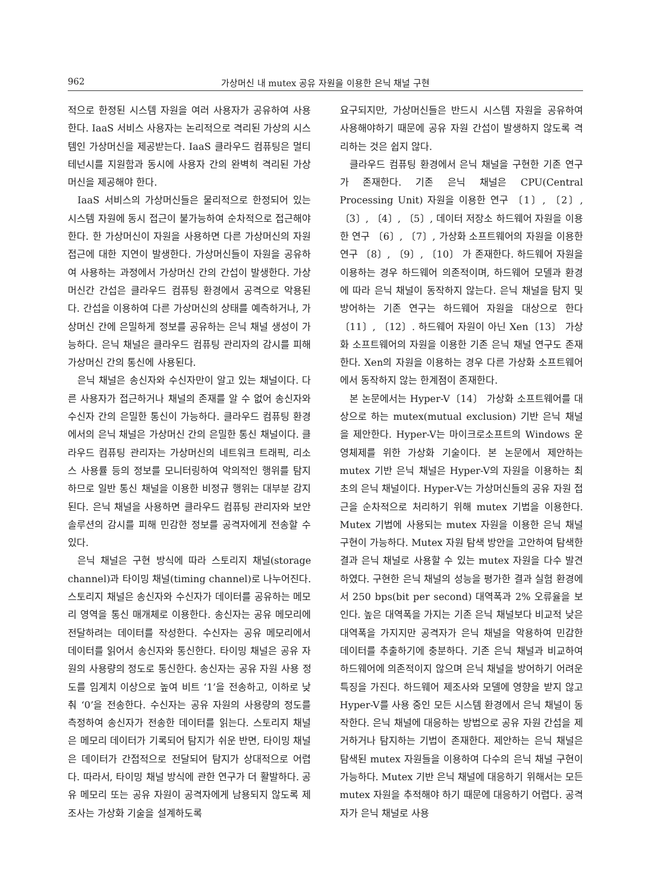962 가상머신 내 mutex 공유 자원을 이용한 은닉 채널 구현
적으로 한정된 시스템 자원을 여러 사용자가 공유하여 사용한다. IaaS 서비스 사용자는 논리적으로 격리된 가상의 시스템인 가상머신을 제공받는다. IaaS 클라우드 컴퓨팅은 멀티테넌시를 지원함과 동시에 사용자 간의 완벽히 격리된 가상머신을 제공해야 한다.
IaaS 서비스의 가상머신들은 물리적으로 한정되어 있는 시스템 자원에 동시 접근이 불가능하여 순차적으로 접근해야 한다. 한 가상머신이 자원을 사용하면 다른 가상머신의 자원 접근에 대한 지연이 발생한다. 가상머신들이 자원을 공유하여 사용하는 과정에서 가상머신 간의 간섭이 발생한다. 가상머신간 간섭은 클라우드 컴퓨팅 환경에서 공격으로 악용된다. 간섭을 이용하여 다른 가상머신의 상태를 예측하거나, 가상머신 간에 은밀하게 정보를 공유하는 은닉 채널 생성이 가능하다. 은닉 채널은 클라우드 컴퓨팅 관리자의 감시를 피해 가상머신 간의 통신에 사용된다.
은닉 채널은 송신자와 수신자만이 알고 있는 채널이다. 다른 사용자가 접근하거나 채널의 존재를 알 수 없어 송신자와 수신자 간의 은밀한 통신이 가능하다. 클라우드 컴퓨팅 환경에서의 은닉 채널은 가상머신 간의 은밀한 통신 채널이다. 클라우드 컴퓨팅 관리자는 가상머신의 네트워크 트래픽, 리소스 사용률 등의 정보를 모니터링하여 악의적인 행위를 탐지하므로 일반 통신 채널을 이용한 비정규 행위는 대부분 감지된다. 은닉 채널을 사용하면 클라우드 컴퓨팅 관리자와 보안 솔루션의 감시를 피해 민감한 정보를 공격자에게 전송할 수 있다.
은닉 채널은 구현 방식에 따라 스토리지 채널(storage channel)과 타이밍 채널(timing channel)로 나누어진다. 스토리지 채널은 송신자와 수신자가 데이터를 공유하는 메모리 영역을 통신 매개체로 이용한다. 송신자는 공유 메모리에 전달하려는 데이터를 작성한다. 수신자는 공유 메모리에서 데이터를 읽어서 송신자와 통신한다. 타이밍 채널은 공유 자원의 사용량의 정도로 통신한다. 송신자는 공유 자원 사용 정도를 임계치 이상으로 높여 비트 ‘1’을 전송하고, 이하로 낮춰 ‘0’을 전송한다. 수신자는 공유 자원의 사용량의 정도를 측정하여 송신자가 전송한 데이터를 읽는다. 스토리지 채널은 메모리 데이터가 기록되어 탐지가 쉬운 반면, 타이밍 채널은 데이터가 간접적으로 전달되어 탐지가 상대적으로 어렵다. 따라서, 타이밍 채널 방식에 관한 연구가 더 활발하다. 공유 메모리 또는 공유 자원이 공격자에게 남용되지 않도록 제조사는 가상화 기술을 설계하도록
요구되지만, 가상머신들은 반드시 시스템 자원을 공유하여 사용해야하기 때문에 공유 자원 간섭이 발생하지 않도록 격리하는 것은 쉽지 않다.
클라우드 컴퓨팅 환경에서 은닉 채널을 구현한 기존 연구가 존재한다. 기존 은닉 채널은 CPU(Central Processing Unit) 자원을 이용한 연구 〔1〕, 〔2〕, 〔3〕, 〔4〕, 〔5〕, 데이터 저장소 하드웨어 자원을 이용한 연구 〔6〕, 〔7〕, 가상화 소프트웨어의 자원을 이용한 연구 〔8〕, 〔9〕, 〔10〕 가 존재한다. 하드웨어 자원을 이용하는 경우 하드웨어 의존적이며, 하드웨어 모델과 환경에 따라 은닉 채널이 동작하지 않는다. 은닉 채널을 탐지 및 방어하는 기존 연구는 하드웨어 자원을 대상으로 한다 〔11〕, 〔12〕. 하드웨어 자원이 아닌 Xen〔13〕 가상화 소프트웨어의 자원을 이용한 기존 은닉 채널 연구도 존재한다. Xen의 자원을 이용하는 경우 다른 가상화 소프트웨어에서 동작하지 않는 한계점이 존재한다.
본 논문에서는 Hyper-V〔14〕 가상화 소프트웨어를 대상으로 하는 mutex(mutual exclusion) 기반 은닉 채널을 제안한다. Hyper-V는 마이크로소프트의 Windows 운영체제를 위한 가상화 기술이다. 본 논문에서 제안하는 mutex 기반 은닉 채널은 Hyper-V의 자원을 이용하는 최초의 은닉 채널이다. Hyper-V는 가상머신들의 공유 자원 접근을 순차적으로 처리하기 위해 mutex 기법을 이용한다. Mutex 기법에 사용되는 mutex 자원을 이용한 은닉 채널 구현이 가능하다. Mutex 자원 탐색 방안을 고안하여 탐색한 결과 은닉 채널로 사용할 수 있는 mutex 자원을 다수 발견하였다. 구현한 은닉 채널의 성능을 평가한 결과 실험 환경에서 250 bps(bit per second) 대역폭과 2% 오류율을 보인다. 높은 대역폭을 가지는 기존 은닉 채널보다 비교적 낮은 대역폭을 가지지만 공격자가 은닉 채널을 악용하여 민감한 데이터를 추출하기에 충분하다. 기존 은닉 채널과 비교하여 하드웨어에 의존적이지 않으며 은닉 채널을 방어하기 어려운 특징을 가진다. 하드웨어 제조사와 모델에 영향을 받지 않고 Hyper-V를 사용 중인 모든 시스템 환경에서 은닉 채널이 동작한다. 은닉 채널에 대응하는 방법으로 공유 자원 간섭을 제거하거나 탐지하는 기법이 존재한다. 제안하는 은닉 채널은 탐색된 mutex 자원들을 이용하여 다수의 은닉 채널 구현이 가능하다. Mutex 기반 은닉 채널에 대응하기 위해서는 모든 mutex 자원을 추적해야 하기 때문에 대응하기 어렵다. 공격자가 은닉 채널로 사용